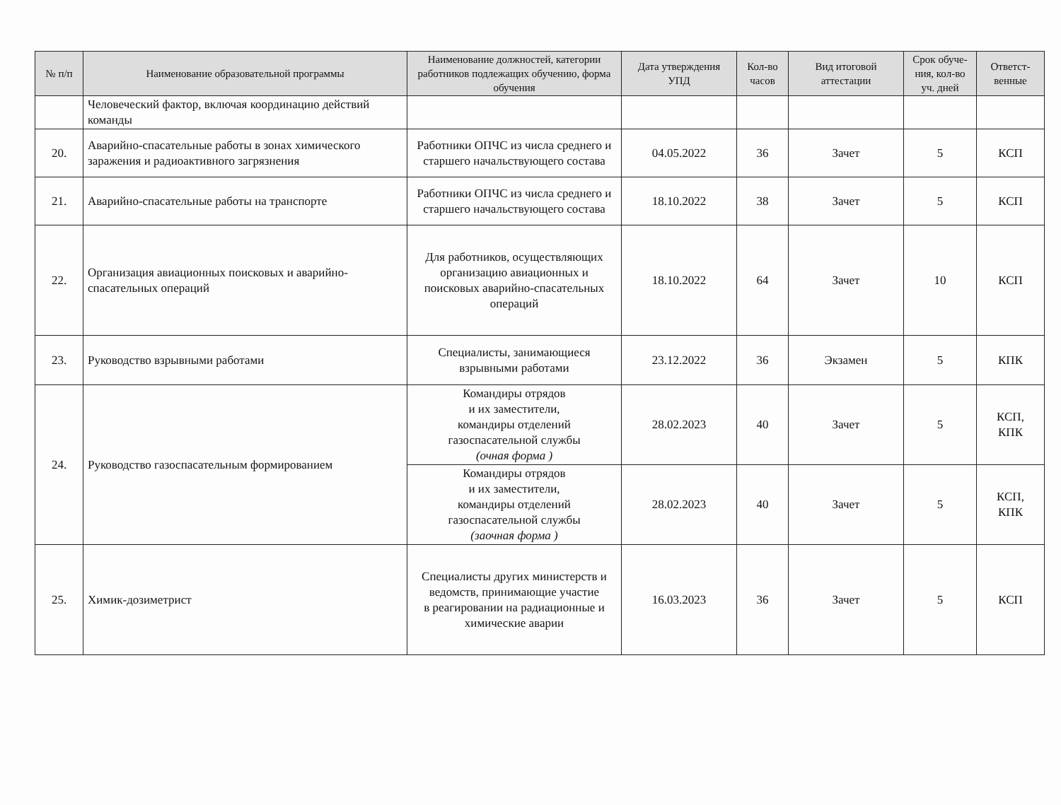| № п/п | Наименование образовательной программы | Наименование должностей, категории работников подлежащих обучению, форма обучения | Дата утверждения УПД | Кол-во часов | Вид итоговой аттестации | Срок обуче-ния, кол-во уч. дней | Ответст-венные |
| --- | --- | --- | --- | --- | --- | --- | --- |
| | Человеческий фактор, включая координацию действий команды | | | | | | |
| 20. | Аварийно-спасательные работы в зонах химического заражения и радиоактивного загрязнения | Работники ОПЧС из числа среднего и старшего начальствующего состава | 04.05.2022 | 36 | Зачет | 5 | КСП |
| 21. | Аварийно-спасательные работы на транспорте | Работники ОПЧС из числа среднего и старшего начальствующего состава | 18.10.2022 | 38 | Зачет | 5 | КСП |
| 22. | Организация авиационных поисковых и аварийно-спасательных операций | Для работников, осуществляющих организацию авиационных и поисковых аварийно-спасательных операций | 18.10.2022 | 64 | Зачет | 10 | КСП |
| 23. | Руководство взрывными работами | Специалисты, занимающиеся взрывными работами | 23.12.2022 | 36 | Экзамен | 5 | КПК |
| 24. | Руководство газоспасательным формированием | Командиры отрядов и их заместители, командиры отделений газоспасательной службы (очная форма ) | 28.02.2023 | 40 | Зачет | 5 | КСП, КПК |
| | | Командиры отрядов и их заместители, командиры отделений газоспасательной службы (заочная форма ) | 28.02.2023 | 40 | Зачет | 5 | КСП, КПК |
| 25. | Химик-дозиметрист | Специалисты других министерств и ведомств, принимающие участие в реагировании на радиационные и химические аварии | 16.03.2023 | 36 | Зачет | 5 | КСП |